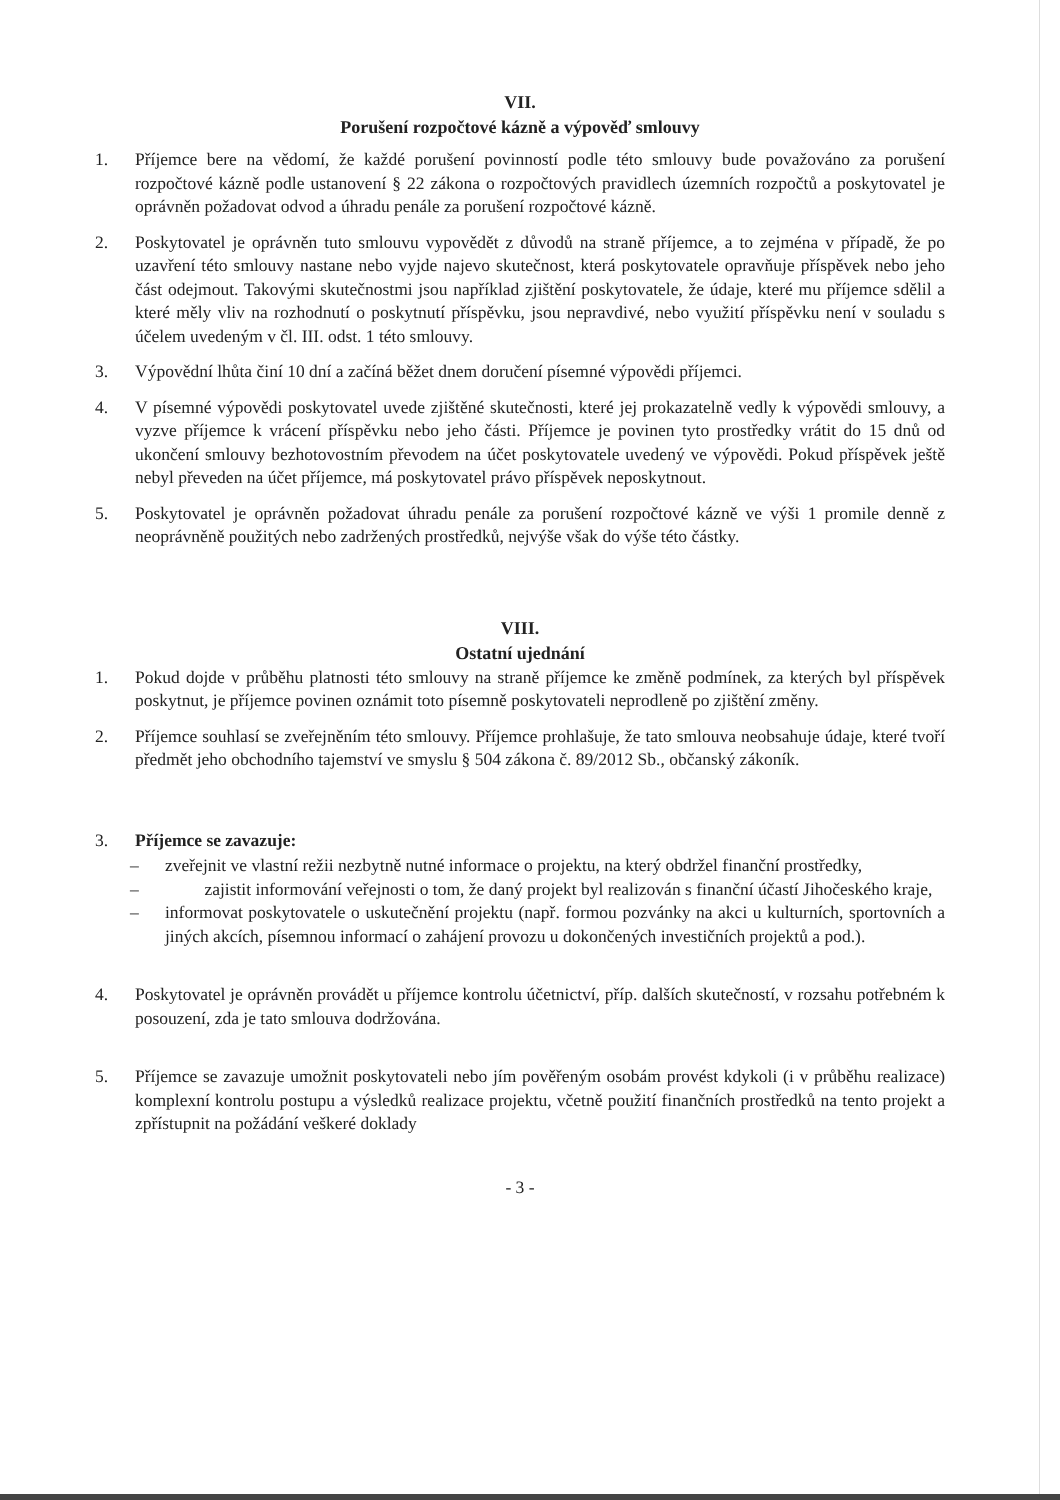VII.
Porušení rozpočtové kázně a výpověď smlouvy
1. Příjemce bere na vědomí, že každé porušení povinností podle této smlouvy bude považováno za porušení rozpočtové kázně podle ustanovení § 22 zákona o rozpočtových pravidlech územních rozpočtů a poskytovatel je oprávněn požadovat odvod a úhradu penále za porušení rozpočtové kázně.
2. Poskytovatel je oprávněn tuto smlouvu vypovědět z důvodů na straně příjemce, a to zejména v případě, že po uzavření této smlouvy nastane nebo vyjde najevo skutečnost, která poskytovatele opravňuje příspěvek nebo jeho část odejmout. Takovými skutečnostmi jsou například zjištění poskytovatele, že údaje, které mu příjemce sdělil a které měly vliv na rozhodnutí o poskytnutí příspěvku, jsou nepravdivé, nebo využití příspěvku není v souladu s účelem uvedeným v čl. III. odst. 1 této smlouvy.
3. Výpovědní lhůta činí 10 dní a začíná běžet dnem doručení písemné výpovědi příjemci.
4. V písemné výpovědi poskytovatel uvede zjištěné skutečnosti, které jej prokazatelně vedly k výpovědi smlouvy, a vyzve příjemce k vrácení příspěvku nebo jeho části. Příjemce je povinen tyto prostředky vrátit do 15 dnů od ukončení smlouvy bezhotovostním převodem na účet poskytovatele uvedený ve výpovědi. Pokud příspěvek ještě nebyl převeden na účet příjemce, má poskytovatel právo příspěvek neposkytnout.
5. Poskytovatel je oprávněn požadovat úhradu penále za porušení rozpočtové kázně ve výši 1 promile denně z neoprávněně použitých nebo zadržených prostředků, nejvýše však do výše této částky.
VIII.
Ostatní ujednání
1. Pokud dojde v průběhu platnosti této smlouvy na straně příjemce ke změně podmínek, za kterých byl příspěvek poskytnut, je příjemce povinen oznámit toto písemně poskytovateli neprodleně po zjištění změny.
2. Příjemce souhlasí se zveřejněním této smlouvy. Příjemce prohlašuje, že tato smlouva neobsahuje údaje, které tvoří předmět jeho obchodního tajemství ve smyslu § 504 zákona č. 89/2012 Sb., občanský zákoník.
3. Příjemce se zavazuje:
– zveřejnit ve vlastní režii nezbytně nutné informace o projektu, na který obdržel finanční prostředky,
– zajistit informování veřejnosti o tom, že daný projekt byl realizován s finanční účastí Jihočeského kraje,
– informovat poskytovatele o uskutečnění projektu (např. formou pozvánky na akci u kulturních, sportovních a jiných akcích, písemnou informací o zahájení provozu u dokončených investičních projektů a pod.).
4. Poskytovatel je oprávněn provádět u příjemce kontrolu účetnictví, příp. dalších skutečností, v rozsahu potřebném k posouzení, zda je tato smlouva dodržována.
5. Příjemce se zavazuje umožnit poskytovateli nebo jím pověřeným osobám provést kdykoli (i v průběhu realizace) komplexní kontrolu postupu a výsledků realizace projektu, včetně použití finančních prostředků na tento projekt a zpřístupnit na požádání veškeré doklady
- 3 -